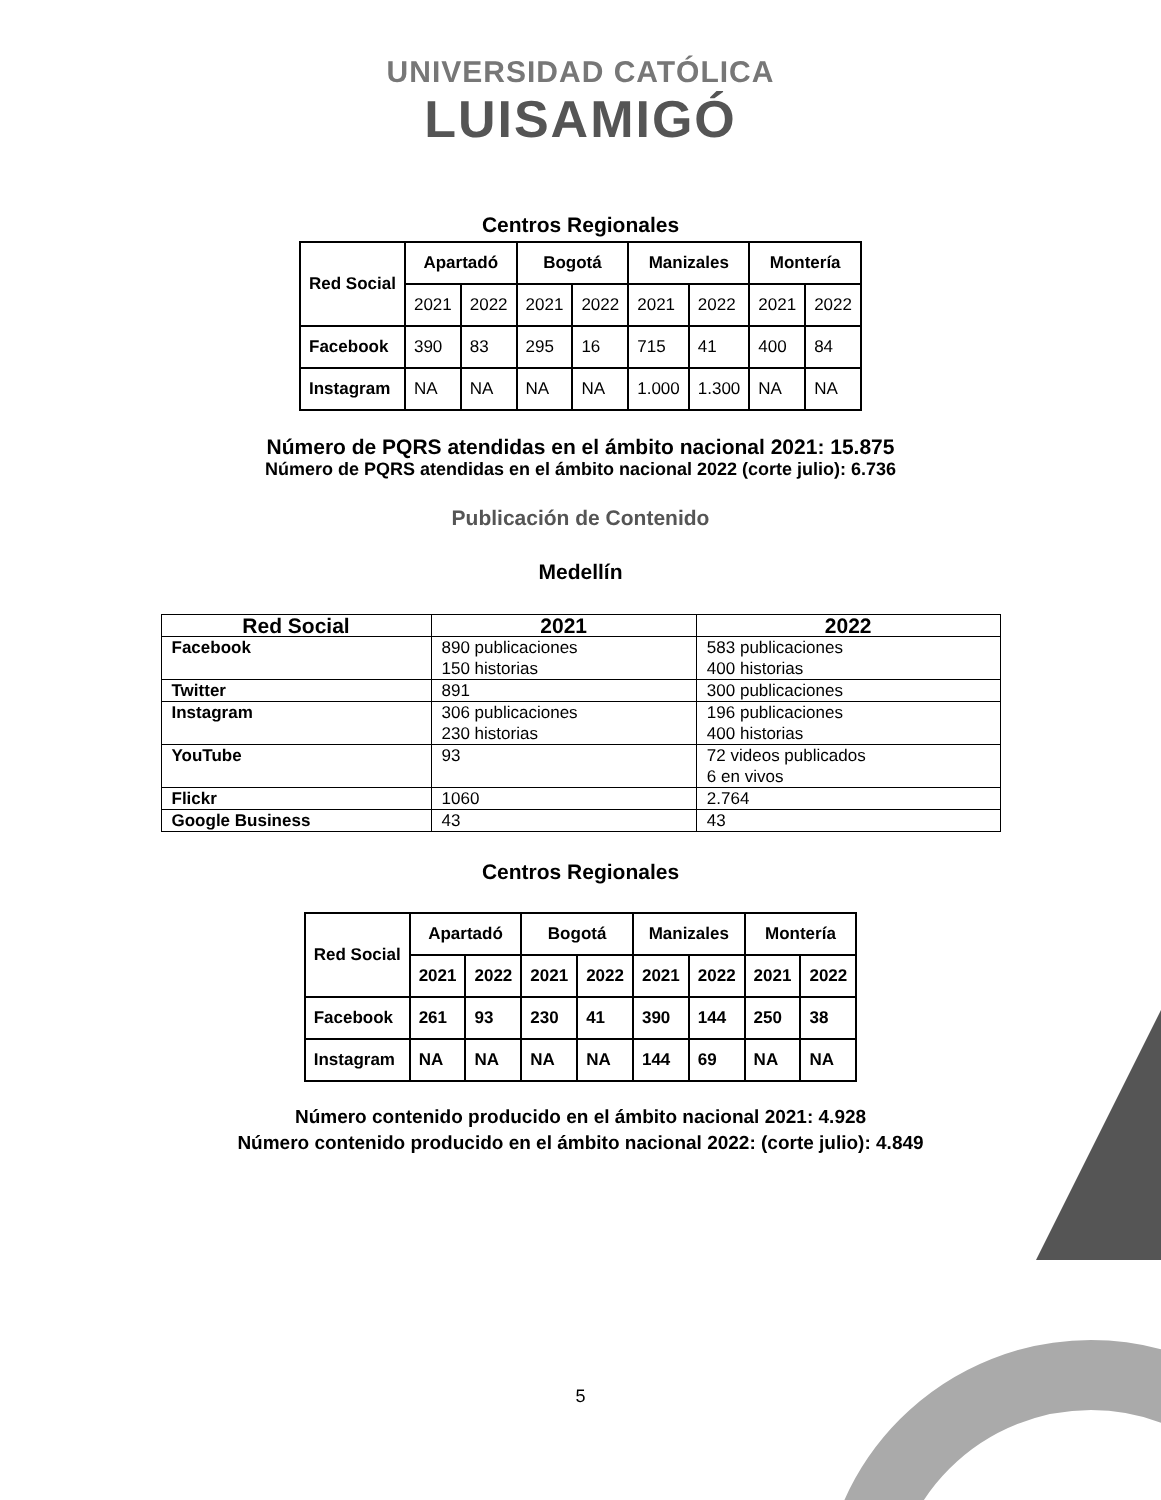UNIVERSIDAD CATÓLICA
LUISAMIGÓ
Centros Regionales
| Red Social | Apartadó | | Bogotá | | Manizales | | Montería | |
| --- | --- | --- | --- | --- | --- | --- | --- | --- |
| | 2021 | 2022 | 2021 | 2022 | 2021 | 2022 | 2021 | 2022 |
| Facebook | 390 | 83 | 295 | 16 | 715 | 41 | 400 | 84 |
| Instagram | NA | NA | NA | NA | 1.000 | 1.300 | NA | NA |
Número de PQRS atendidas en el ámbito nacional 2021: 15.875
Número de PQRS atendidas en el ámbito nacional 2022 (corte julio): 6.736
Publicación de Contenido
Medellín
| Red Social | 2021 | 2022 |
| --- | --- | --- |
| Facebook | 890 publicaciones 150 historias | 583 publicaciones 400 historias |
| Twitter | 891 | 300 publicaciones |
| Instagram | 306 publicaciones 230 historias | 196 publicaciones 400 historias |
| YouTube | 93 | 72 videos publicados 6 en vivos |
| Flickr | 1060 | 2.764 |
| Google Business | 43 | 43 |
Centros Regionales
| Red Social | Apartadó | | Bogotá | | Manizales | | Montería | |
| --- | --- | --- | --- | --- | --- | --- | --- | --- |
| | 2021 | 2022 | 2021 | 2022 | 2021 | 2022 | 2021 | 2022 |
| Facebook | 261 | 93 | 230 | 41 | 390 | 144 | 250 | 38 |
| Instagram | NA | NA | NA | NA | 144 | 69 | NA | NA |
Número contenido producido en el ámbito nacional 2021: 4.928
Número contenido producido en el ámbito nacional 2022: (corte julio): 4.849
5